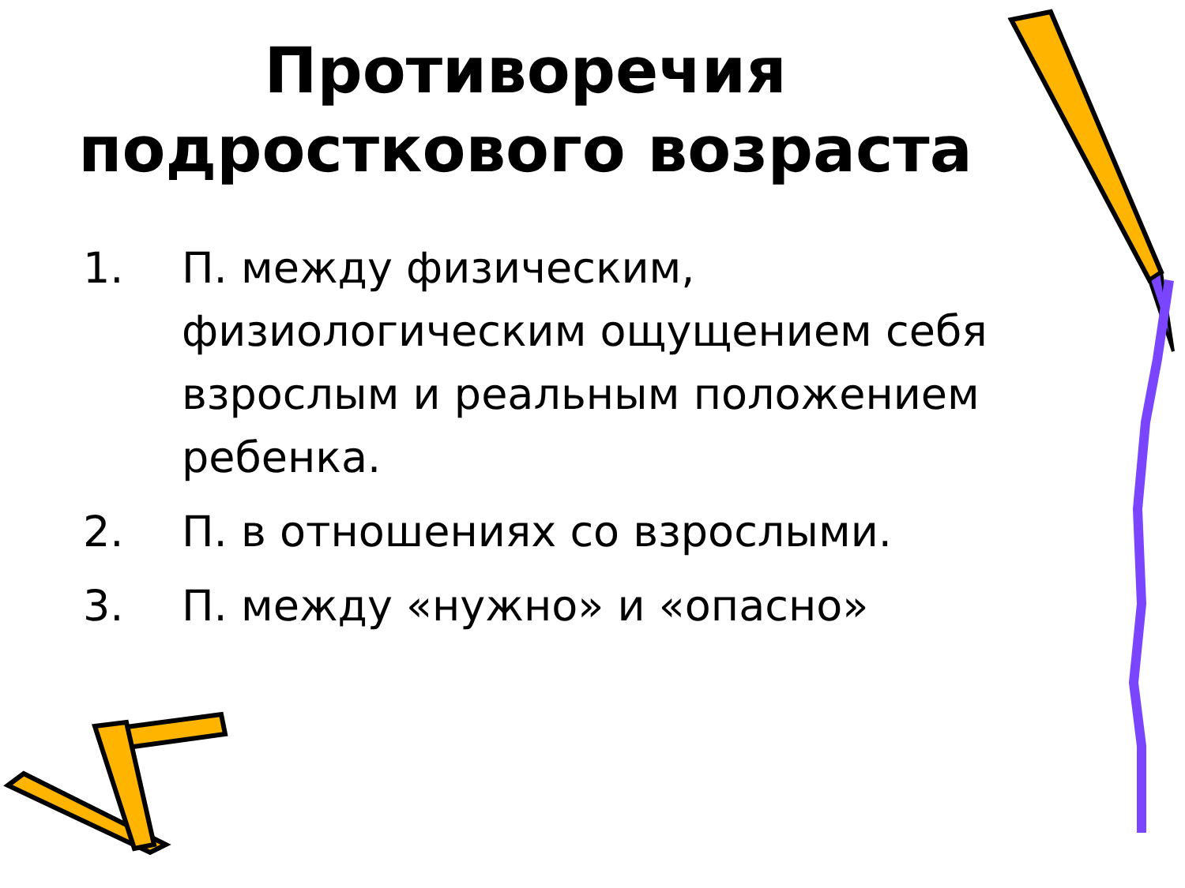Противоречия
подросткового возраста
1. П. между физическим, физиологическим ощущением себя взрослым и реальным положением ребенка.
2. П. в отношениях со взрослыми.
3. П. между «нужно» и «опасно»